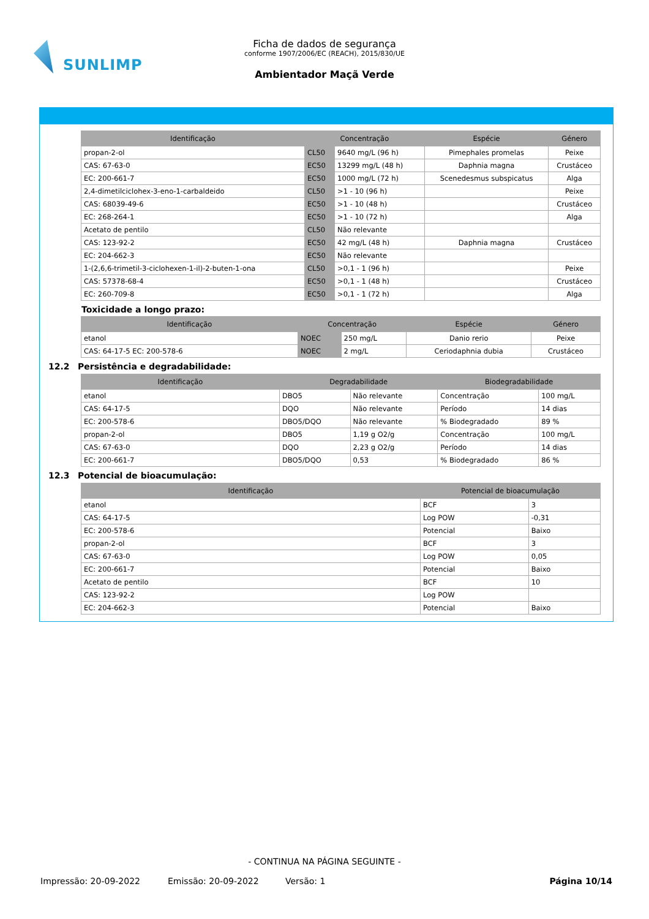SUNLIMP
Ficha de dados de segurança
conforme 1907/2006/EC (REACH), 2015/830/UE
Ambientador Maçã Verde
| Identificação | Concentração | | Espécie | Género |
| --- | --- | --- | --- | --- |
| propan-2-ol | CL50 | 9640 mg/L (96 h) | Pimephales promelas | Peixe |
| CAS: 67-63-0 | EC50 | 13299 mg/L (48 h) | Daphnia magna | Crustáceo |
| EC: 200-661-7 | EC50 | 1000 mg/L (72 h) | Scenedesmus subspicatus | Alga |
| 2,4-dimetilciclohex-3-eno-1-carbaldeido | CL50 | >1 - 10 (96 h) | | Peixe |
| CAS: 68039-49-6 | EC50 | >1 - 10 (48 h) | | Crustáceo |
| EC: 268-264-1 | EC50 | >1 - 10 (72 h) | | Alga |
| Acetato de pentilo | CL50 | Não relevante | | |
| CAS: 123-92-2 | EC50 | 42 mg/L (48 h) | Daphnia magna | Crustáceo |
| EC: 204-662-3 | EC50 | Não relevante | | |
| 1-(2,6,6-trimetil-3-ciclohexen-1-il)-2-buten-1-ona | CL50 | >0,1 - 1 (96 h) | | Peixe |
| CAS: 57378-68-4 | EC50 | >0,1 - 1 (48 h) | | Crustáceo |
| EC: 260-709-8 | EC50 | >0,1 - 1 (72 h) | | Alga |
Toxicidade a longo prazo:
| Identificação | Concentração | | Espécie | Género |
| --- | --- | --- | --- | --- |
| etanol | NOEC | 250 mg/L | Danio rerio | Peixe |
| CAS: 64-17-5 EC: 200-578-6 | NOEC | 2 mg/L | Ceriodaphnia dubia | Crustáceo |
12.2 Persistência e degradabilidade:
| Identificação | Degradabilidade | | Biodegradabilidade | |
| --- | --- | --- | --- | --- |
| etanol | DBO5 | Não relevante | Concentração | 100 mg/L |
| CAS: 64-17-5 | DQO | Não relevante | Período | 14 dias |
| EC: 200-578-6 | DBO5/DQO | Não relevante | % Biodegradado | 89 % |
| propan-2-ol | DBO5 | 1,19 g O2/g | Concentração | 100 mg/L |
| CAS: 67-63-0 | DQO | 2,23 g O2/g | Período | 14 dias |
| EC: 200-661-7 | DBO5/DQO | 0,53 | % Biodegradado | 86 % |
12.3 Potencial de bioacumulação:
| Identificação | Potencial de bioacumulação | |
| --- | --- | --- |
| etanol | BCF | 3 |
| CAS: 64-17-5 | Log POW | -0,31 |
| EC: 200-578-6 | Potencial | Baixo |
| propan-2-ol | BCF | 3 |
| CAS: 67-63-0 | Log POW | 0,05 |
| EC: 200-661-7 | Potencial | Baixo |
| Acetato de pentilo | BCF | 10 |
| CAS: 123-92-2 | Log POW | |
| EC: 204-662-3 | Potencial | Baixo |
- CONTINUA NA PÁGINA SEGUINTE -
Impressão: 20-09-2022 Emissão: 20-09-2022 Versão: 1 Página 10/14